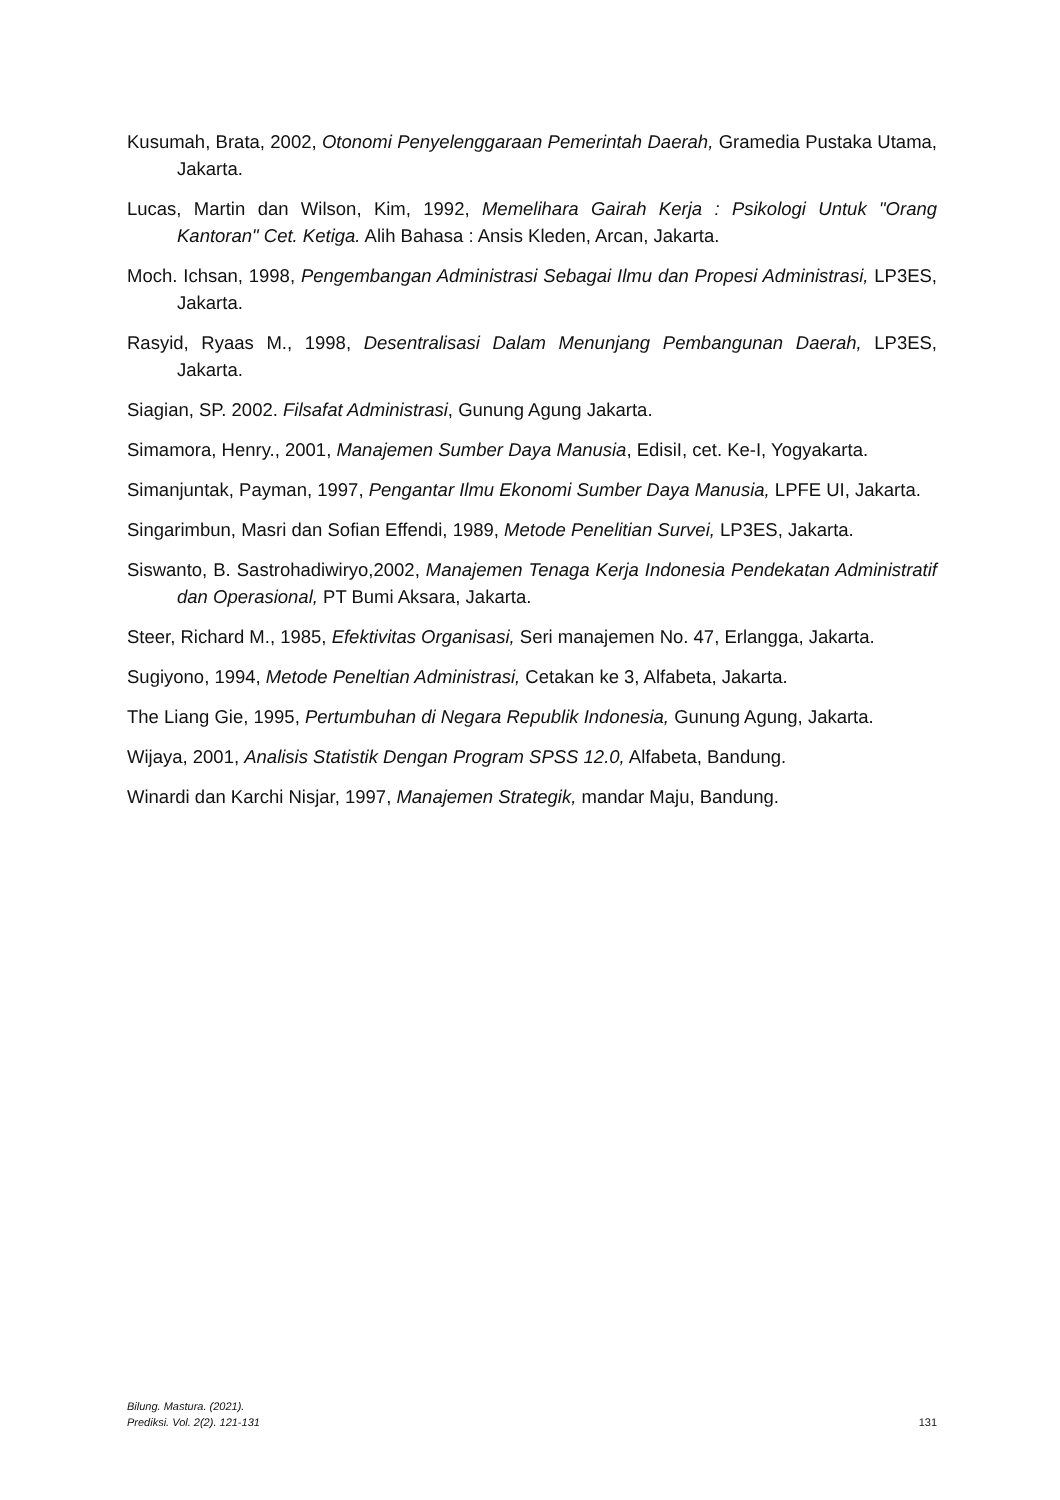Kusumah, Brata, 2002, Otonomi Penyelenggaraan Pemerintah Daerah, Gramedia Pustaka Utama, Jakarta.
Lucas, Martin dan Wilson, Kim, 1992, Memelihara Gairah Kerja : Psikologi Untuk "Orang Kantoran" Cet. Ketiga. Alih Bahasa : Ansis Kleden, Arcan, Jakarta.
Moch. Ichsan, 1998, Pengembangan Administrasi Sebagai Ilmu dan Propesi Administrasi, LP3ES, Jakarta.
Rasyid, Ryaas M., 1998, Desentralisasi Dalam Menunjang Pembangunan Daerah, LP3ES, Jakarta.
Siagian, SP. 2002. Filsafat Administrasi, Gunung Agung Jakarta.
Simamora, Henry., 2001, Manajemen Sumber Daya Manusia, EdisiI, cet. Ke-I, Yogyakarta.
Simanjuntak, Payman, 1997, Pengantar Ilmu Ekonomi Sumber Daya Manusia, LPFE UI, Jakarta.
Singarimbun, Masri dan Sofian Effendi, 1989, Metode Penelitian Survei, LP3ES, Jakarta.
Siswanto, B. Sastrohadiwiryo,2002, Manajemen Tenaga Kerja Indonesia Pendekatan Administratif dan Operasional, PT Bumi Aksara, Jakarta.
Steer, Richard M., 1985, Efektivitas Organisasi, Seri manajemen No. 47, Erlangga, Jakarta.
Sugiyono, 1994, Metode Peneltian Administrasi, Cetakan ke 3, Alfabeta, Jakarta.
The Liang Gie, 1995, Pertumbuhan di Negara Republik Indonesia, Gunung Agung, Jakarta.
Wijaya, 2001, Analisis Statistik Dengan Program SPSS 12.0, Alfabeta, Bandung.
Winardi dan Karchi Nisjar, 1997, Manajemen Strategik, mandar Maju, Bandung.
Bilung. Mastura. (2021).
Prediksi. Vol. 2(2). 121-131
131